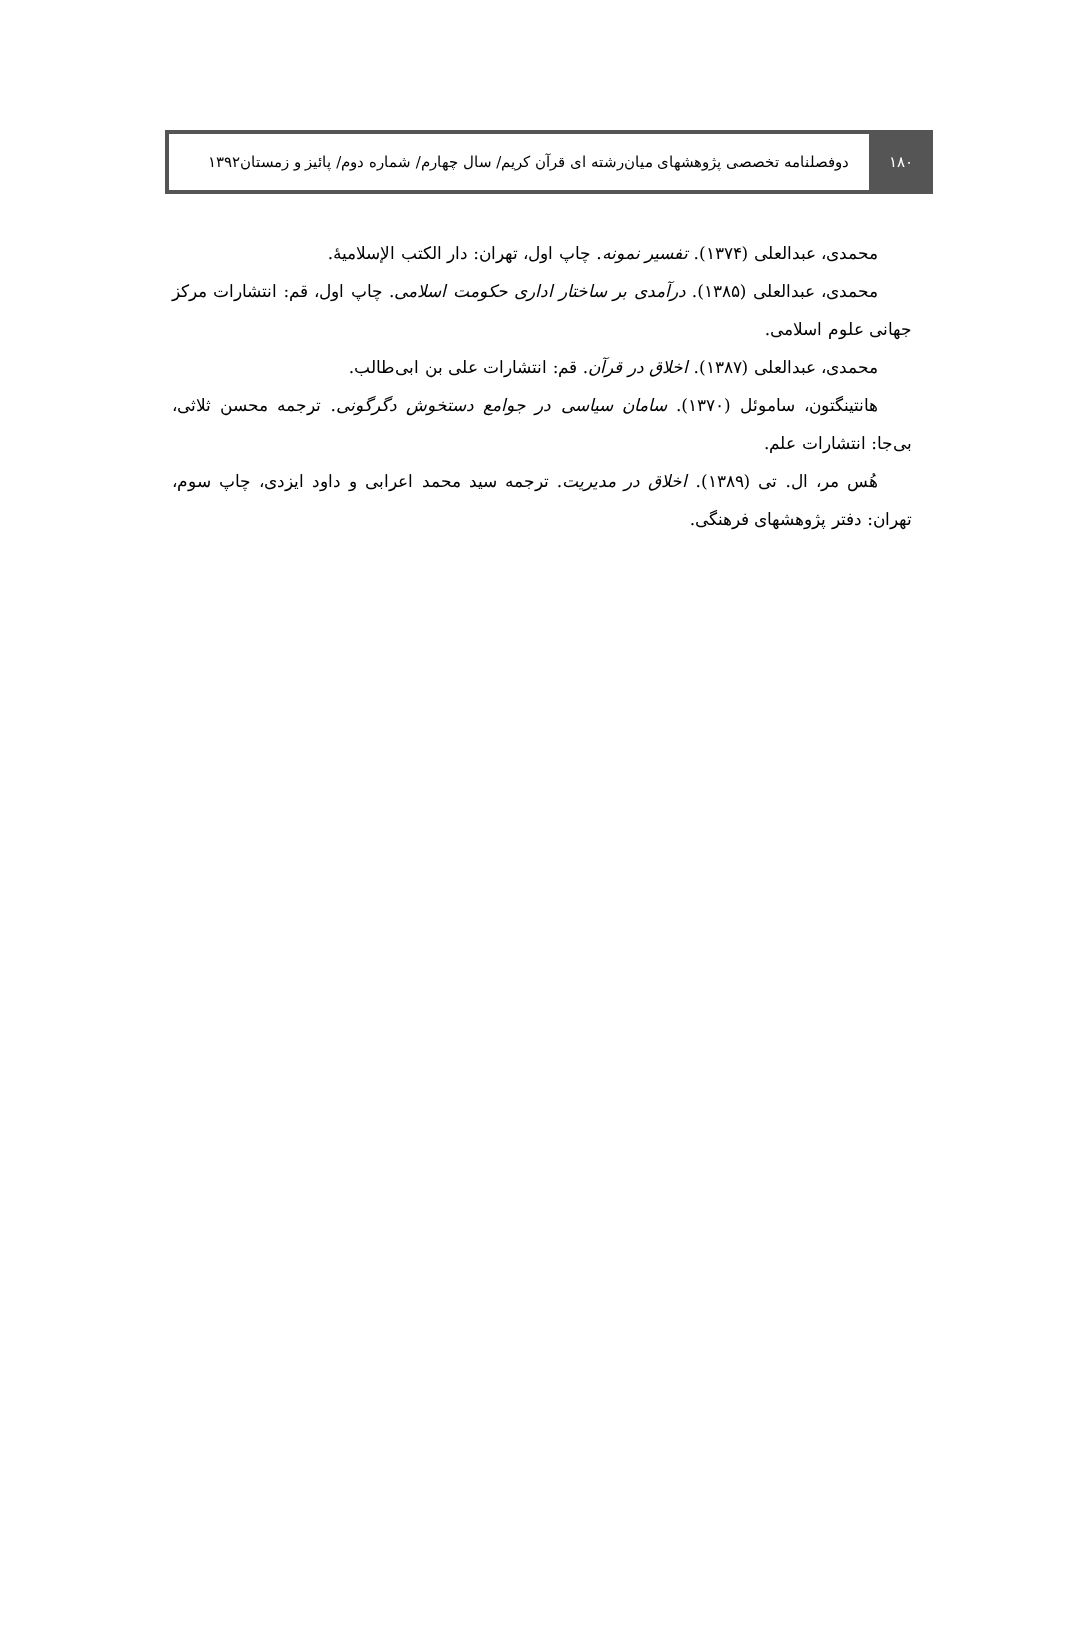۱۸۰ دوفصلنامه تخصصی پژوهشهای میان‌رشته ای قرآن کریم/ سال چهارم/ شماره دوم/ پائیز و زمستان۱۳۹۲
محمدی، عبدالعلی (۱۳۷۴). تفسیر نمونه. چاپ اول، تهران: دار الکتب الإسلامیۀ.
محمدی، عبدالعلی (۱۳۸۵). درآمدی بر ساختار اداری حکومت اسلامی. چاپ اول، قم: انتشارات مرکز جهانی علوم اسلامی.
محمدی، عبدالعلی (۱۳۸۷). اخلاق در قرآن. قم: انتشارات علی بن ابی‌طالب.
هانتینگتون، ساموئل (۱۳۷۰). سامان سیاسی در جوامع دستخوش دگرگونی. ترجمه محسن ثلاثی، بی‌جا: انتشارات علم.
هُس مر، ال. تی (۱۳۸۹). اخلاق در مدیریت. ترجمه سید محمد اعرابی و داود ایزدی، چاپ سوم، تهران: دفتر پژوهشهای فرهنگی.